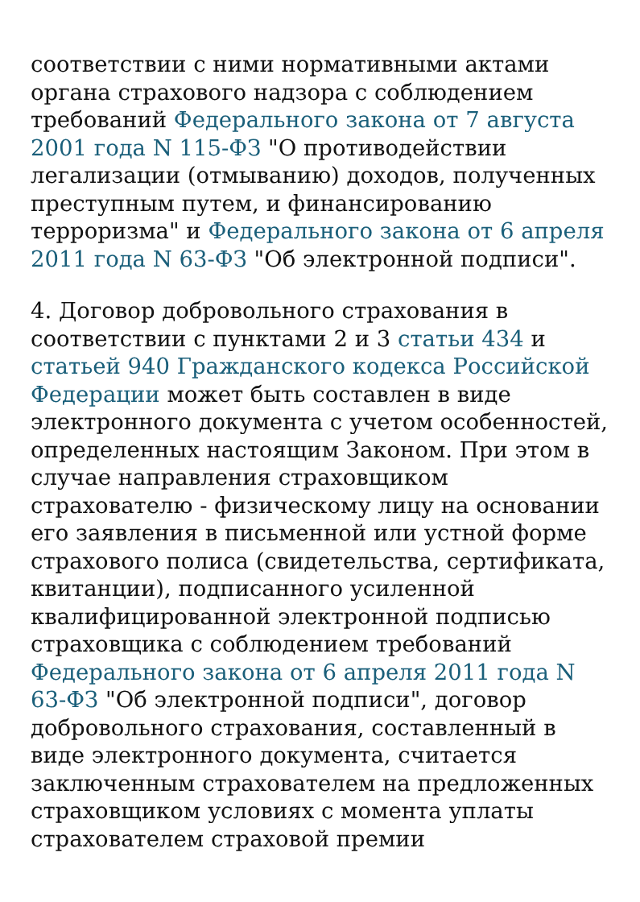соответствии с ними нормативными актами органа страхового надзора с соблюдением требований Федерального закона от 7 августа 2001 года N 115-ФЗ "О противодействии легализации (отмыванию) доходов, полученных преступным путем, и финансированию терроризма" и Федерального закона от 6 апреля 2011 года N 63-ФЗ "Об электронной подписи".
4. Договор добровольного страхования в соответствии с пунктами 2 и 3 статьи 434 и статьей 940 Гражданского кодекса Российской Федерации может быть составлен в виде электронного документа с учетом особенностей, определенных настоящим Законом. При этом в случае направления страховщиком страхователю - физическому лицу на основании его заявления в письменной или устной форме страхового полиса (свидетельства, сертификата, квитанции), подписанного усиленной квалифицированной электронной подписью страховщика с соблюдением требований Федерального закона от 6 апреля 2011 года N 63-ФЗ "Об электронной подписи", договор добровольного страхования, составленный в виде электронного документа, считается заключенным страхователем на предложенных страховщиком условиях с момента уплаты страхователем страховой премии